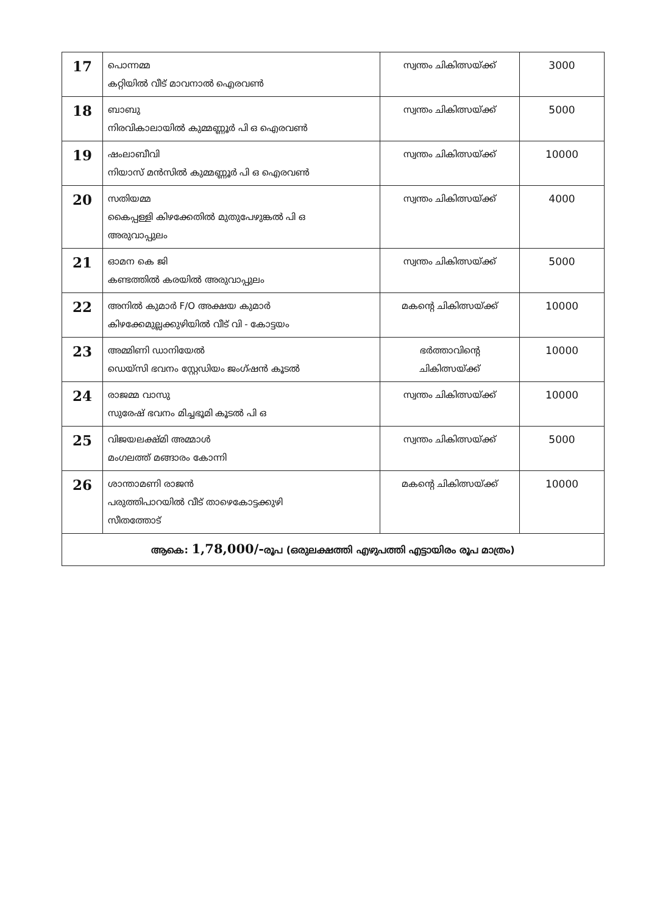| 17 | പൊന്നമ്മ കറ്റിയിൽ വീട് മാവനാൽ ഐരവൺ | സ്വന്തം ചികിത്സയ്ക്ക് | 3000 |
| 18 | ബാബു നിരവികാലായിൽ കുമ്മണ്ണൂർ പി ഒ ഐരവൺ | സ്വന്തം ചികിത്സയ്ക്ക് | 5000 |
| 19 | ഷംലാബീവി നിയാസ് മൻസിൽ കുമ്മണ്ണൂർ പി ഒ ഐരവൺ | സ്വന്തം ചികിത്സയ്ക്ക് | 10000 |
| 20 | സതിയമ്മ കൈപ്പള്ളി കിഴക്കേതിൽ മുതുപേഴുങ്കൽ പി ഒ അരുവാപ്പുലം | സ്വന്തം ചികിത്സയ്ക്ക് | 4000 |
| 21 | ഓമന കെ ജി കണ്ടത്തിൽ കരയിൽ അരുവാപ്പുലം | സ്വന്തം ചികിത്സയ്ക്ക് | 5000 |
| 22 | അനിൽ കുമാർ F/O അക്ഷയ കുമാർ കിഴക്കേമുല്ലക്കുഴിയിൽ വീട് വി - കോട്ടയം | മകന്റെ ചികിത്സയ്ക്ക് | 10000 |
| 23 | അമ്മിണി ഡാനിയേൽ ഡെയ്സി ഭവനം സ്റ്റേഡിയം ജംഗ്ഷൻ കൂടൽ | ഭർത്താവിന്റെ ചികിത്സയ്ക്ക് | 10000 |
| 24 | രാജമ്മ വാസു സുരേഷ് ഭവനം മിച്ചഭൂമി കൂടൽ പി ഒ | സ്വന്തം ചികിത്സയ്ക്ക് | 10000 |
| 25 | വിജയലക്ഷ്മി അമ്മാൾ മംഗലത്ത് മങ്ങാരം കോന്നി | സ്വന്തം ചികിത്സയ്ക്ക് | 5000 |
| 26 | ശാന്താമണി രാജൻ പരുത്തിപാറയിൽ വീട് താഴെകോട്ടക്കുഴി സീതത്തോട് | മകന്റെ ചികിത്സയ്ക്ക് | 10000 |
| ആകെ: 1,78,000/- രൂപ (ഒരുലക്ഷത്തി എഴുപത്തി എട്ടായിരം രൂപ മാത്രം) | | | |